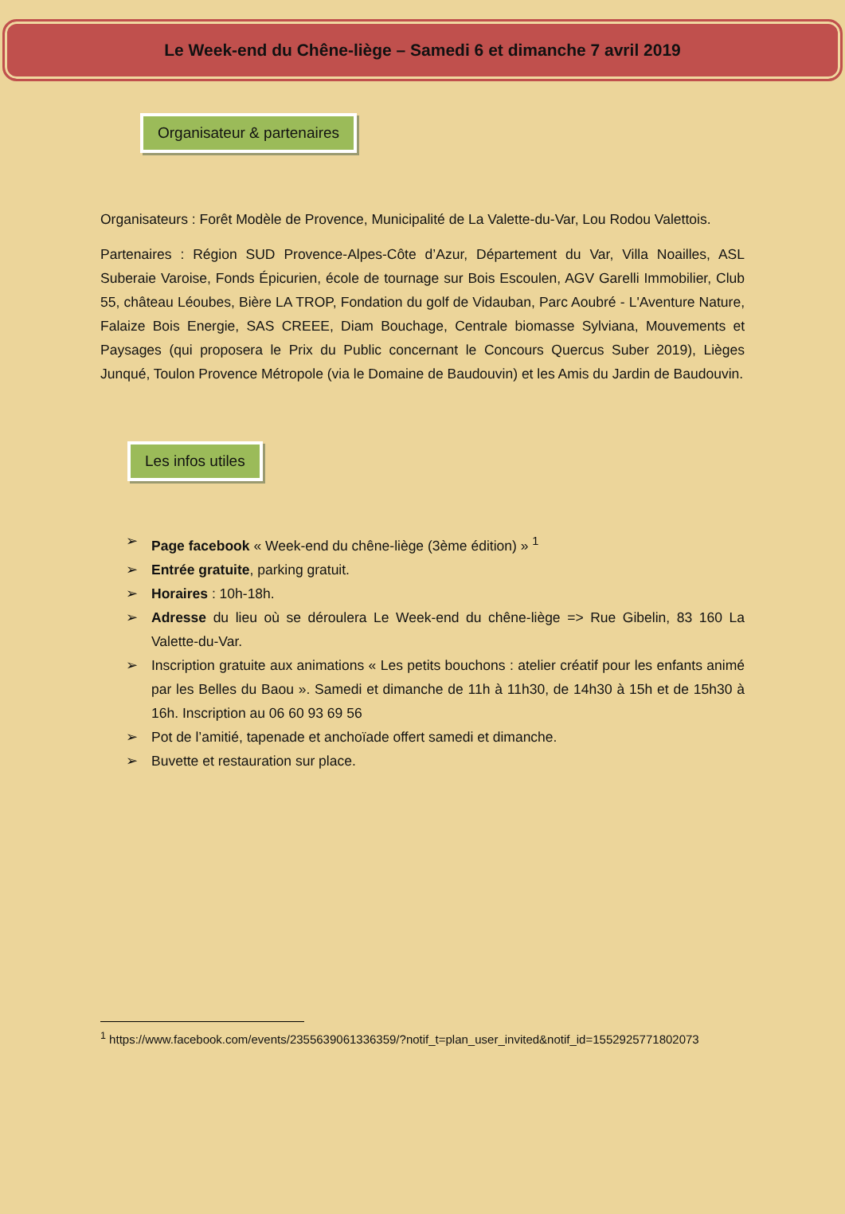Le Week-end du Chêne-liège – Samedi 6 et dimanche 7 avril 2019
Organisateur & partenaires
Organisateurs : Forêt Modèle de Provence, Municipalité de La Valette-du-Var, Lou Rodou Valettois.
Partenaires : Région SUD Provence-Alpes-Côte d’Azur, Département du Var, Villa Noailles, ASL Suberaie Varoise, Fonds Épicurien, école de tournage sur Bois Escoulen, AGV Garelli Immobilier, Club 55, château Léoubes, Bière LA TROP, Fondation du golf de Vidauban, Parc Aoubré - L'Aventure Nature, Falaize Bois Energie, SAS CREEE, Diam Bouchage, Centrale biomasse Sylviana, Mouvements et Paysages (qui proposera le Prix du Public concernant le Concours Quercus Suber 2019), Lièges Junqué, Toulon Provence Métropole (via le Domaine de Baudouvin) et les Amis du Jardin de Baudouvin.
Les infos utiles
➢ Page facebook « Week-end du chêne-liège (3ème édition) » <sup>1</sup>
➢ Entrée gratuite, parking gratuit.
➢ Horaires : 10h-18h.
➢ Adresse du lieu où se déroulera Le Week-end du chêne-liège => Rue Gibelin, 83 160 La Valette-du-Var.
➢ Inscription gratuite aux animations « Les petits bouchons : atelier créatif pour les enfants animé par les Belles du Baou ». Samedi et dimanche de 11h à 11h30, de 14h30 à 15h et de 15h30 à 16h. Inscription au 06 60 93 69 56
➢ Pot de l’amitié, tapenade et anchoïade offert samedi et dimanche.
➢ Buvette et restauration sur place.
<sup>1</sup> https://www.facebook.com/events/2355639061336359/?notif_t=plan_user_invited&notif_id=1552925771802073